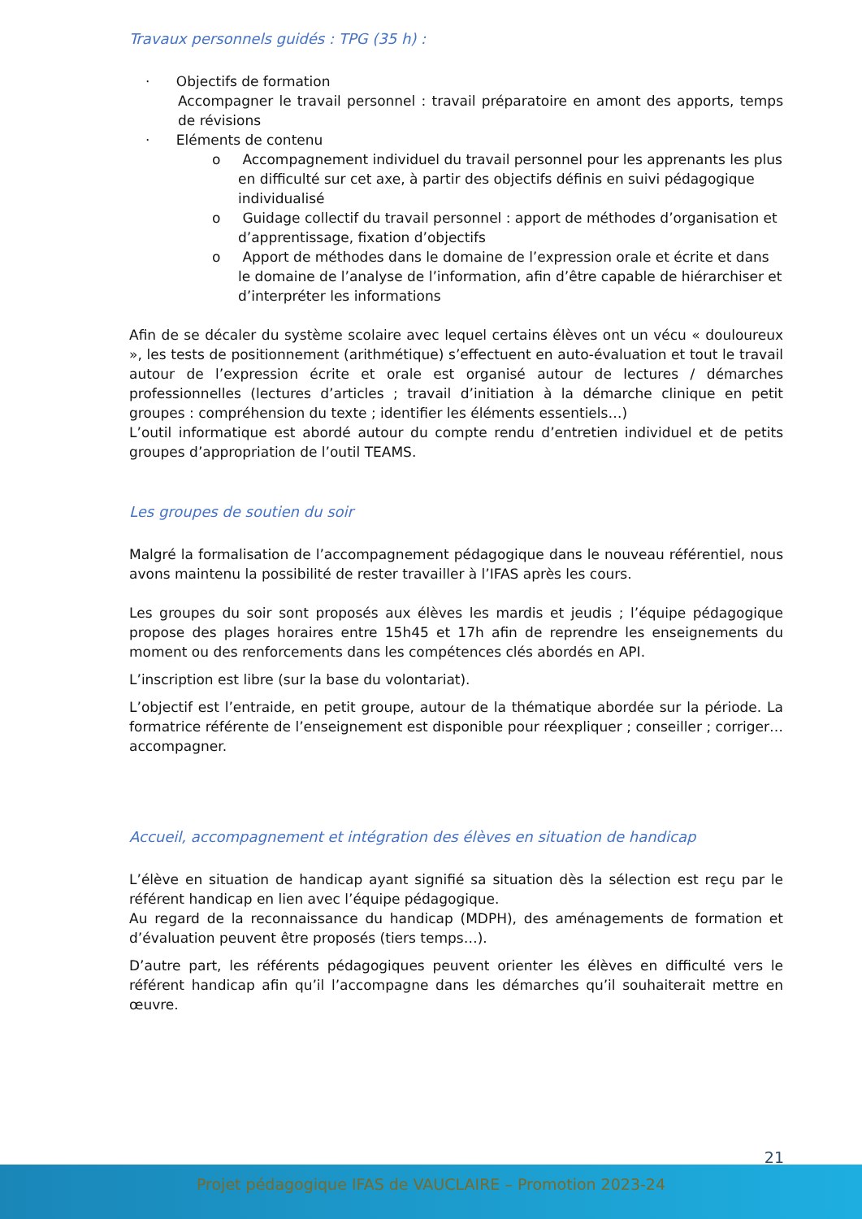Travaux personnels guidés : TPG (35 h) :
· Objectifs de formation
Accompagner le travail personnel : travail préparatoire en amont des apports, temps de révisions
· Eléments de contenu
o Accompagnement individuel du travail personnel pour les apprenants les plus en difficulté sur cet axe, à partir des objectifs définis en suivi pédagogique individualisé
o Guidage collectif du travail personnel : apport de méthodes d’organisation et d’apprentissage, fixation d’objectifs
o Apport de méthodes dans le domaine de l’expression orale et écrite et dans le domaine de l’analyse de l’information, afin d’être capable de hiérarchiser et d’interpréter les informations
Afin de se décaler du système scolaire avec lequel certains élèves ont un vécu « douloureux », les tests de positionnement (arithmétique) s’effectuent en auto-évaluation et tout le travail autour de l’expression écrite et orale est organisé autour de lectures / démarches professionnelles (lectures d’articles ; travail d’initiation à la démarche clinique en petit groupes : compréhension du texte ; identifier les éléments essentiels…)
L’outil informatique est abordé autour du compte rendu d’entretien individuel et de petits groupes d’appropriation de l’outil TEAMS.
Les groupes de soutien du soir
Malgré la formalisation de l’accompagnement pédagogique dans le nouveau référentiel, nous avons maintenu la possibilité de rester travailler à l’IFAS après les cours.
Les groupes du soir sont proposés aux élèves les mardis et jeudis ; l’équipe pédagogique propose des plages horaires entre 15h45 et 17h afin de reprendre les enseignements du moment ou des renforcements dans les compétences clés abordés en API.
L’inscription est libre (sur la base du volontariat).
L’objectif est l’entraide, en petit groupe, autour de la thématique abordée sur la période. La formatrice référente de l’enseignement est disponible pour réexpliquer ; conseiller ; corriger…accompagner.
Accueil, accompagnement et intégration des élèves en situation de handicap
L’élève en situation de handicap ayant signifié sa situation dès la sélection est reçu par le référent handicap en lien avec l’équipe pédagogique.
Au regard de la reconnaissance du handicap (MDPH), des aménagements de formation et d’évaluation peuvent être proposés (tiers temps…).
D’autre part, les référents pédagogiques peuvent orienter les élèves en difficulté vers le référent handicap afin qu’il l’accompagne dans les démarches qu’il souhaiterait mettre en œuvre.
21
Projet pédagogique IFAS de VAUCLAIRE – Promotion 2023-24